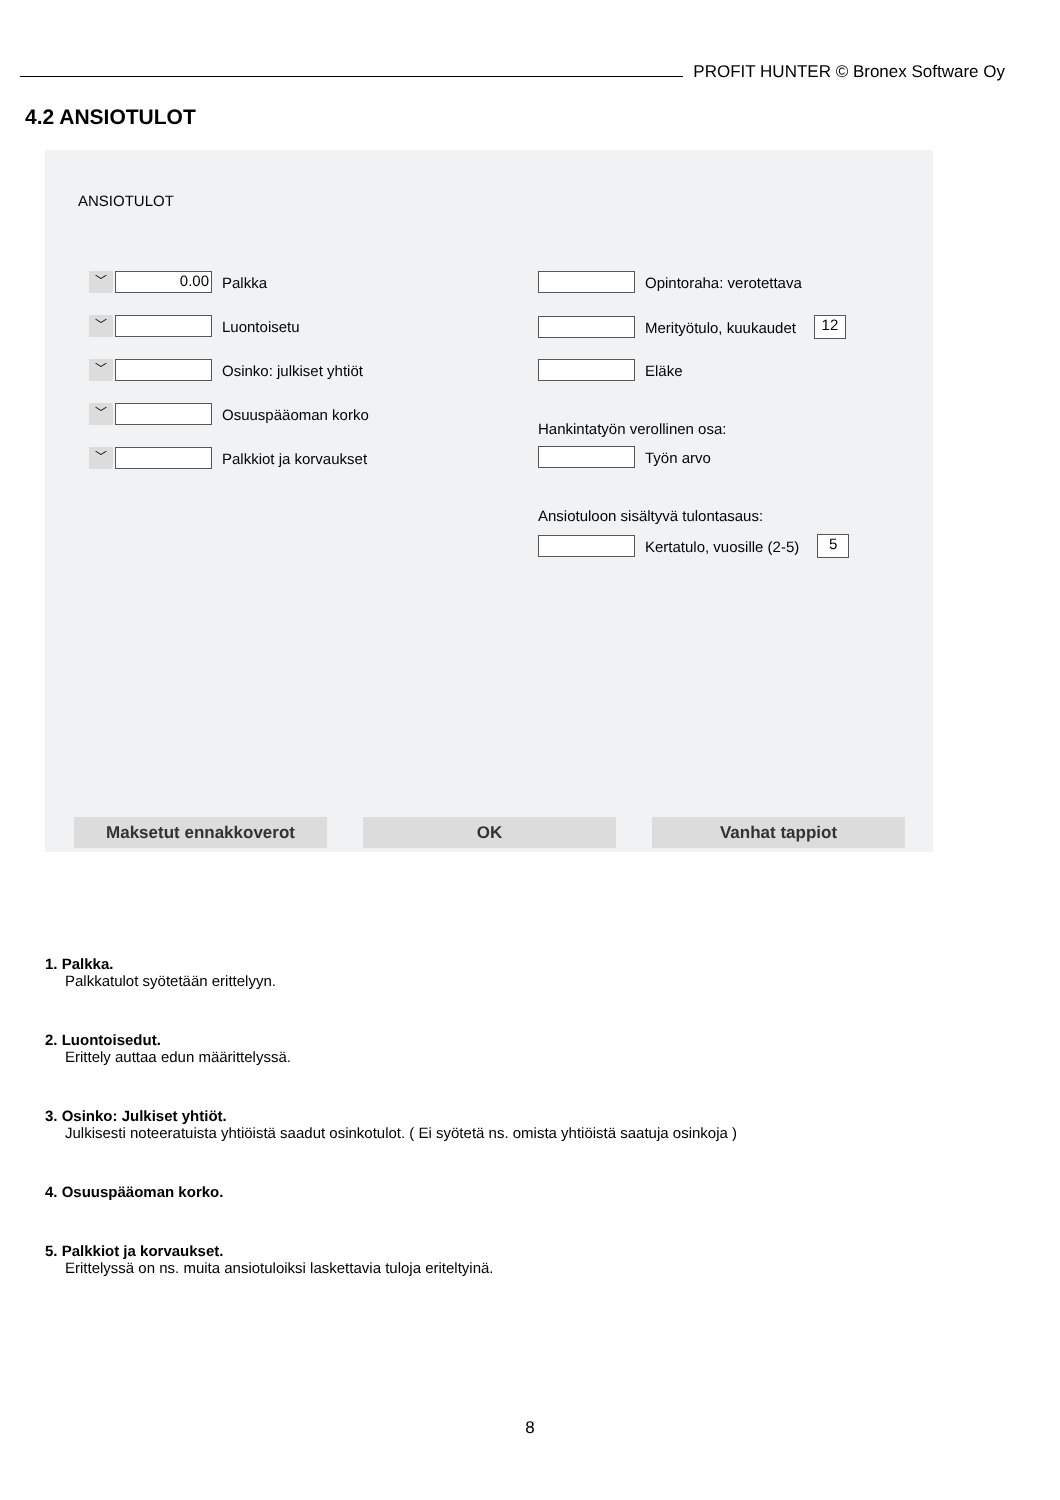PROFIT HUNTER © Bronex Software Oy
4.2 ANSIOTULOT
ANSIOTULOT
﹀
0.00
Palkka
﹀
Luontoisetu
﹀
Osinko: julkiset yhtiöt
﹀
Osuuspääoman korko
﹀
Palkkiot ja korvaukset
Opintoraha: verotettava
Merityötulo, kuukaudet
12
Eläke
Hankintatyön verollinen osa:
Työn arvo
Ansiotuloon sisältyvä tulontasaus:
Kertatulo, vuosille (2-5)
5
Maksetut ennakkoverot OK Vanhat tappiot
1. Palkka.
Palkkatulot syötetään erittelyyn.
2. Luontoisedut.
Erittely auttaa edun määrittelyssä.
3. Osinko: Julkiset yhtiöt.
Julkisesti noteeratuista yhtiöistä saadut osinkotulot. ( Ei syötetä ns. omista yhtiöistä saatuja osinkoja )
4. Osuuspääoman korko.
5. Palkkiot ja korvaukset.
Erittelyssä on ns. muita ansiotuloiksi laskettavia tuloja eriteltyinä.
8